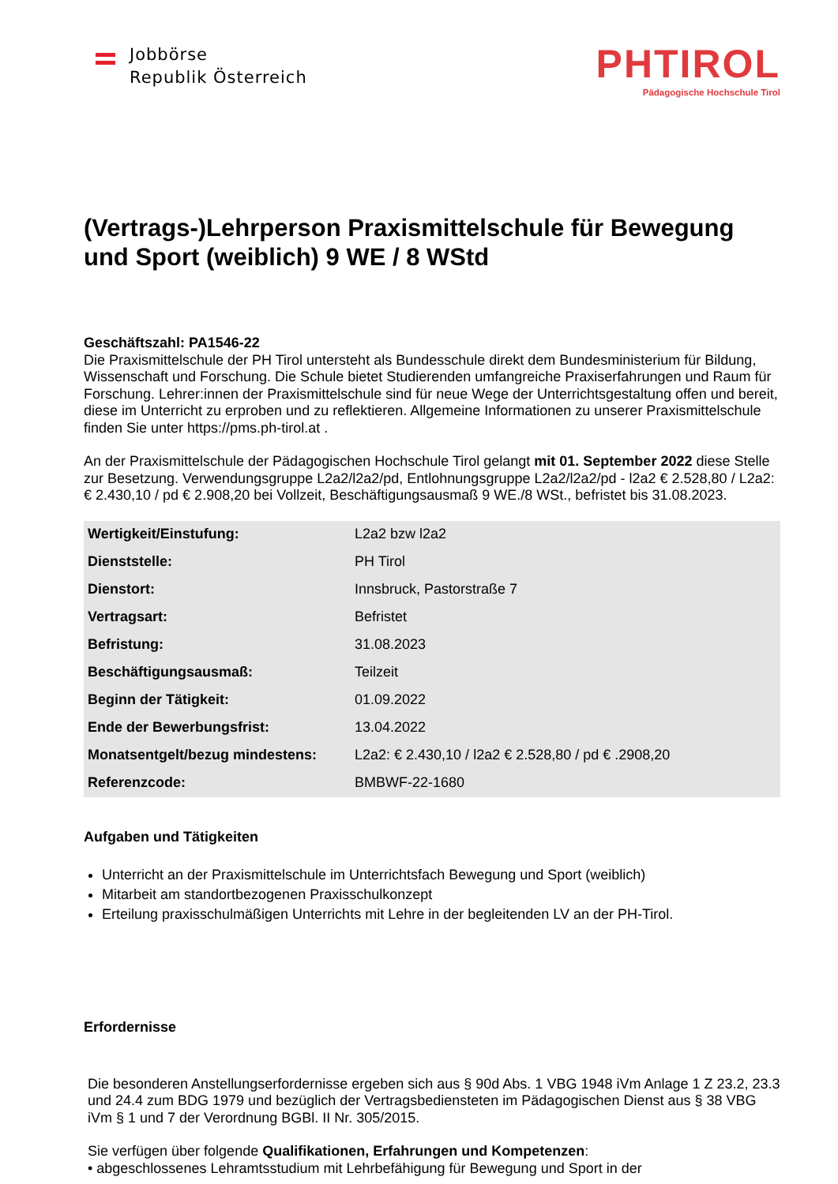Jobbörse
Republik Österreich
PHTIROL
Pädagogische Hochschule Tirol
(Vertrags-)Lehrperson Praxismittelschule für Bewegung und Sport (weiblich) 9 WE / 8 WStd
Geschäftszahl: PA1546-22
Die Praxismittelschule der PH Tirol untersteht als Bundesschule direkt dem Bundesministerium für Bildung, Wissenschaft und Forschung. Die Schule bietet Studierenden umfangreiche Praxiserfahrungen und Raum für Forschung. Lehrer:innen der Praxismittelschule sind für neue Wege der Unterrichtsgestaltung offen und bereit, diese im Unterricht zu erproben und zu reflektieren. Allgemeine Informationen zu unserer Praxismittelschule finden Sie unter https://pms.ph-tirol.at .
An der Praxismittelschule der Pädagogischen Hochschule Tirol gelangt mit 01. September 2022 diese Stelle zur Besetzung. Verwendungsgruppe L2a2/l2a2/pd, Entlohnungsgruppe L2a2/l2a2/pd - l2a2 € 2.528,80 / L2a2: € 2.430,10 / pd € 2.908,20 bei Vollzeit, Beschäftigungsausmaß 9 WE./8 WSt., befristet bis 31.08.2023.
| Wertigkeit/Einstufung: | L2a2 bzw l2a2 |
| Dienststelle: | PH Tirol |
| Dienstort: | Innsbruck, Pastorstraße 7 |
| Vertragsart: | Befristet |
| Befristung: | 31.08.2023 |
| Beschäftigungsausmaß: | Teilzeit |
| Beginn der Tätigkeit: | 01.09.2022 |
| Ende der Bewerbungsfrist: | 13.04.2022 |
| Monatsentgelt/bezug mindestens: | L2a2: € 2.430,10 / l2a2 € 2.528,80 / pd € .2908,20 |
| Referenzcode: | BMBWF-22-1680 |
Aufgaben und Tätigkeiten
Unterricht an der Praxismittelschule im Unterrichtsfach Bewegung und Sport (weiblich)
Mitarbeit am standortbezogenen Praxisschulkonzept
Erteilung praxisschulmäßigen Unterrichts mit Lehre in der begleitenden LV an der PH-Tirol.
Erfordernisse
Die besonderen Anstellungserfordernisse ergeben sich aus § 90d Abs. 1 VBG 1948 iVm Anlage 1 Z 23.2, 23.3 und 24.4 zum BDG 1979 und bezüglich der Vertragsbediensteten im Pädagogischen Dienst aus § 38 VBG iVm § 1 und 7 der Verordnung BGBl. II Nr. 305/2015.
Sie verfügen über folgende Qualifikationen, Erfahrungen und Kompetenzen:
• abgeschlossenes Lehramtsstudium mit Lehrbefähigung für Bewegung und Sport in der